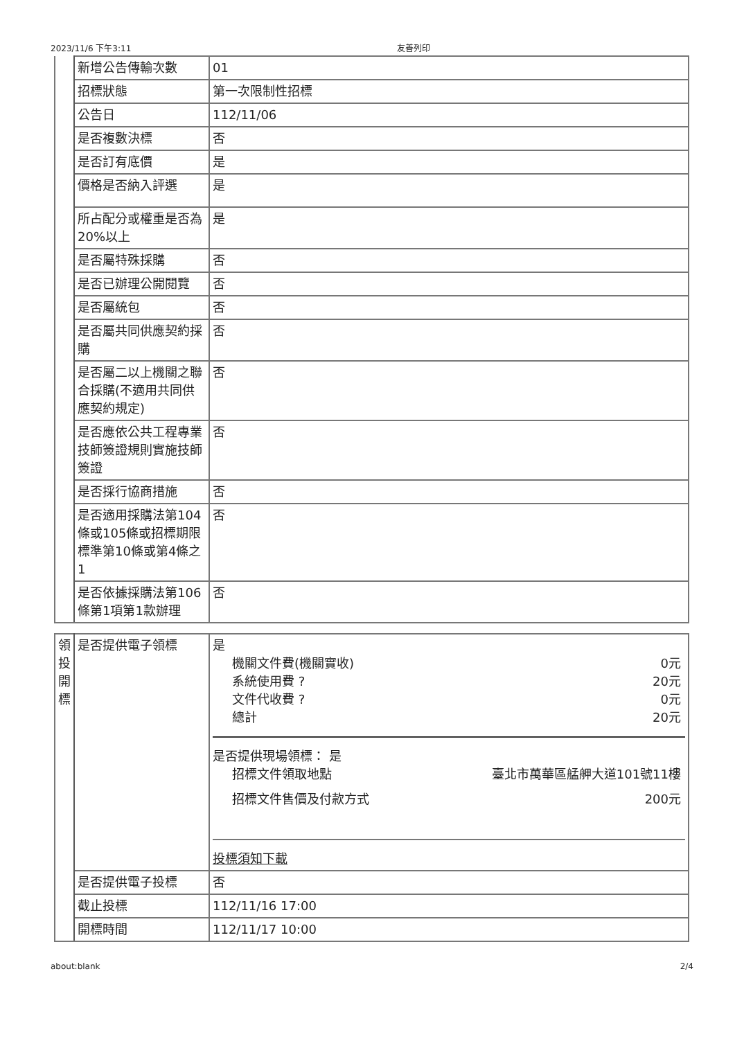2023/11/6 下午3:11 友善列印
| | 新增公告傳輸次數 | 01 |
| | 招標狀態 | 第一次限制性招標 |
| | 公告日 | 112/11/06 |
| | 是否複數決標 | 否 |
| | 是否訂有底價 | 是 |
| | 價格是否納入評選 | 是 |
| | 所占配分或權重是否為20%以上 | 是 |
| | 是否屬特殊採購 | 否 |
| | 是否已辦理公開閱覽 | 否 |
| | 是否屬統包 | 否 |
| | 是否屬共同供應契約採購 | 否 |
| | 是否屬二以上機關之聯合採購(不適用共同供應契約規定) | 否 |
| | 是否應依公共工程專業技師簽證規則實施技師簽證 | 否 |
| | 是否採行協商措施 | 否 |
| | 是否適用採購法第104條或105條或招標期限標準第10條或第4條之1 | 否 |
| | 是否依據採購法第106條第1項第1款辦理 | 否 |
| 領投開標 | 是否提供電子領標 | 是 機關文件費(機關實收) 0元 系統使用費 ? 20元 文件代收費 ? 0元 總計 20元 是否提供現場領標： 是 招標文件領取地點 臺北市萬華區艋舺大道101號11樓 招標文件售價及付款方式 200元 投標須知下載 |
| | 是否提供電子投標 | 否 |
| | 截止投標 | 112/11/16 17:00 |
| | 開標時間 | 112/11/17 10:00 |
about:blank 2/4